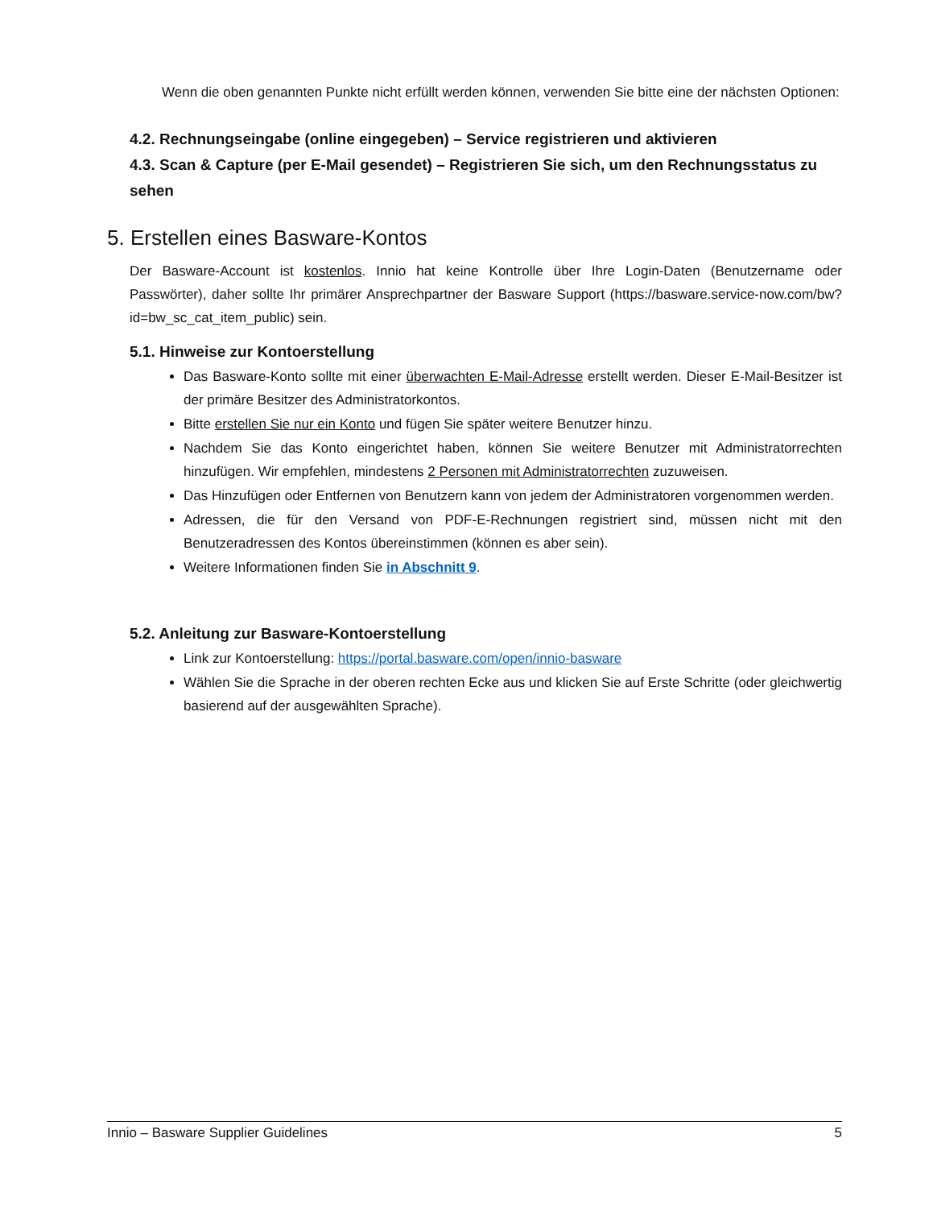Wenn die oben genannten Punkte nicht erfüllt werden können, verwenden Sie bitte eine der nächsten Optionen:
4.2. Rechnungseingabe (online eingegeben) – Service registrieren und aktivieren
4.3. Scan & Capture (per E-Mail gesendet) – Registrieren Sie sich, um den Rechnungsstatus zu sehen
5. Erstellen eines Basware-Kontos
Der Basware-Account ist kostenlos. Innio hat keine Kontrolle über Ihre Login-Daten (Benutzername oder Passwörter), daher sollte Ihr primärer Ansprechpartner der Basware Support (https://basware.service-now.com/bw?id=bw_sc_cat_item_public) sein.
5.1. Hinweise zur Kontoerstellung
Das Basware-Konto sollte mit einer überwachten E-Mail-Adresse erstellt werden. Dieser E-Mail-Besitzer ist der primäre Besitzer des Administratorkontos.
Bitte erstellen Sie nur ein Konto und fügen Sie später weitere Benutzer hinzu.
Nachdem Sie das Konto eingerichtet haben, können Sie weitere Benutzer mit Administratorrechten hinzufügen. Wir empfehlen, mindestens 2 Personen mit Administratorrechten zuzuweisen.
Das Hinzufügen oder Entfernen von Benutzern kann von jedem der Administratoren vorgenommen werden.
Adressen, die für den Versand von PDF-E-Rechnungen registriert sind, müssen nicht mit den Benutzeradressen des Kontos übereinstimmen (können es aber sein).
Weitere Informationen finden Sie in Abschnitt 9.
5.2. Anleitung zur Basware-Kontoerstellung
Link zur Kontoerstellung: https://portal.basware.com/open/innio-basware
Wählen Sie die Sprache in der oberen rechten Ecke aus und klicken Sie auf Erste Schritte (oder gleichwertig basierend auf der ausgewählten Sprache).
Innio – Basware Supplier Guidelines 5